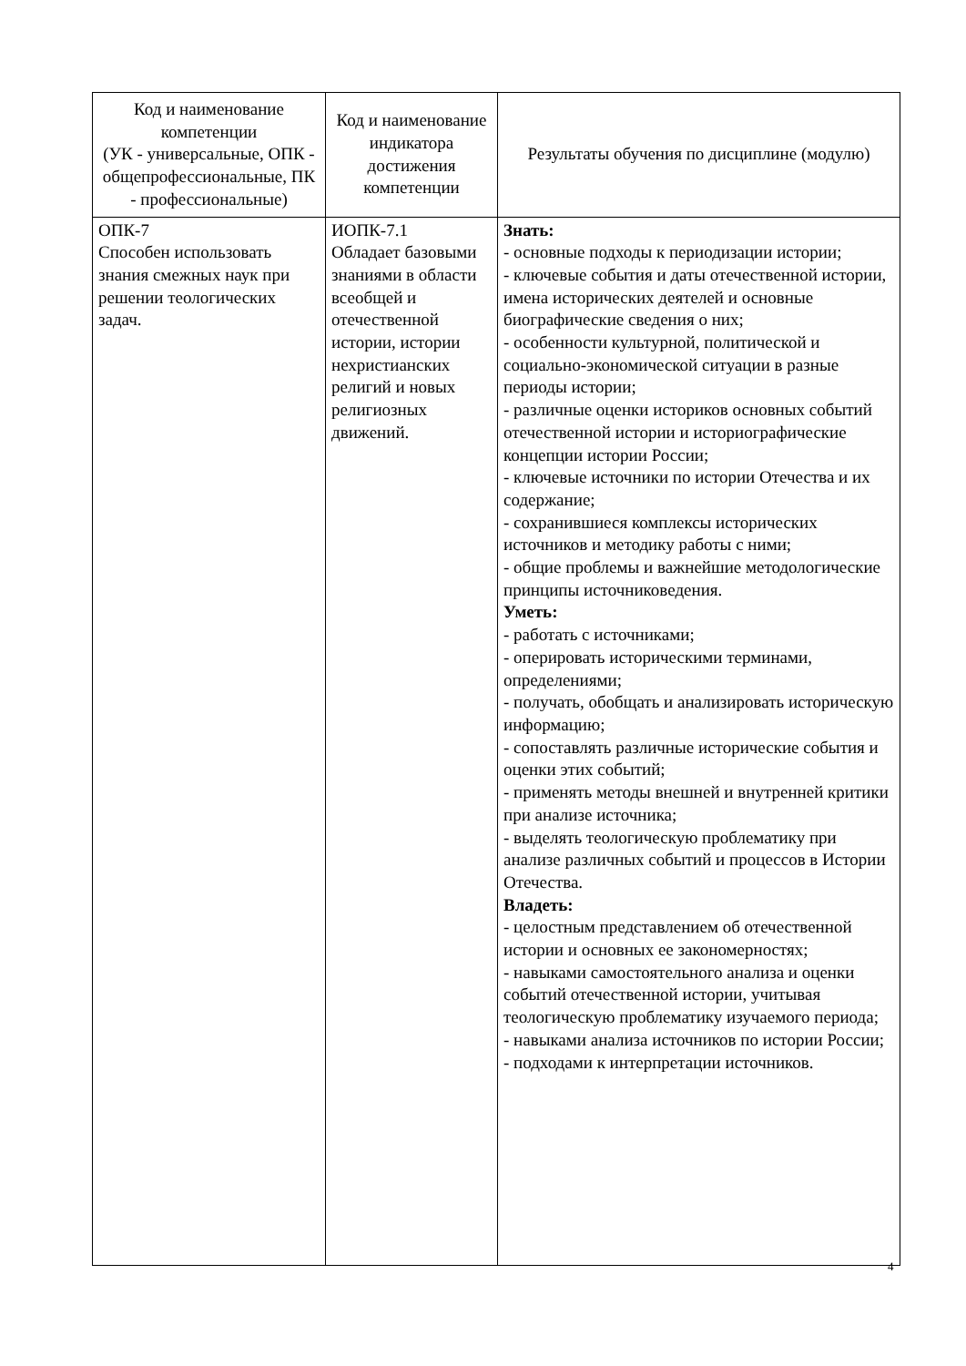| Код и наименование компетенции (УК - универсальные, ОПК - общепрофессиональные, ПК - профессиональные) | Код и наименование индикатора достижения компетенции | Результаты обучения по дисциплине (модулю) |
| --- | --- | --- |
| ОПК-7 Способен использовать знания смежных наук при решении теологических задач. | ИОПК-7.1 Обладает базовыми знаниями в области всеобщей и отечественной истории, истории нехристианских религий и новых религиозных движений. | Знать: - основные подходы к периодизации истории; - ключевые события и даты отечественной истории, имена исторических деятелей и основные биографические сведения о них; - особенности культурной, политической и социально-экономической ситуации в разные периоды истории; - различные оценки историков основных событий отечественной истории и историографические концепции истории России; - ключевые источники по истории Отечества и их содержание; - сохранившиеся комплексы исторических источников и методику работы с ними; - общие проблемы и важнейшие методологические принципы источниковедения. Уметь: - работать с источниками; - оперировать историческими терминами, определениями; - получать, обобщать и анализировать историческую информацию; - сопоставлять различные исторические события и оценки этих событий; - применять методы внешней и внутренней критики при анализе источника; - выделять теологическую проблематику при анализе различных событий и процессов в Истории Отечества. Владеть: - целостным представлением об отечественной истории и основных ее закономерностях; - навыками самостоятельного анализа и оценки событий отечественной истории, учитывая теологическую проблематику изучаемого периода; - навыками анализа источников по истории России; - подходами к интерпретации источников. |
4